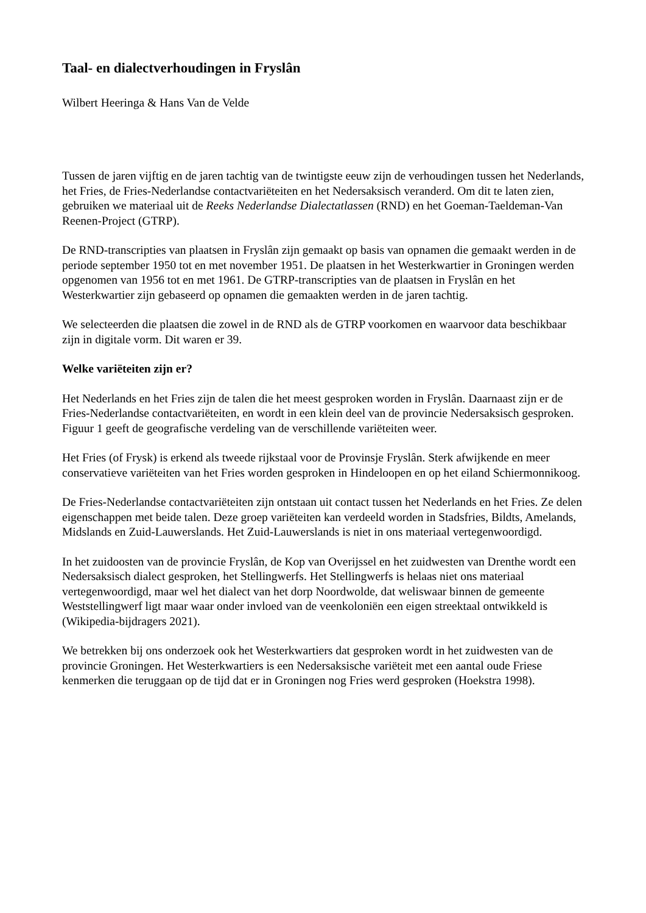Taal- en dialectverhoudingen in Fryslân
Wilbert Heeringa & Hans Van de Velde
Tussen de jaren vijftig en de jaren tachtig van de twintigste eeuw zijn de verhoudingen tussen het Nederlands, het Fries, de Fries-Nederlandse contactvariëteiten en het Nedersaksisch veranderd. Om dit te laten zien, gebruiken we materiaal uit de Reeks Nederlandse Dialectatlassen (RND) en het Goeman-Taeldeman-Van Reenen-Project (GTRP).
De RND-transcripties van plaatsen in Fryslân zijn gemaakt op basis van opnamen die gemaakt werden in de periode september 1950 tot en met november 1951. De plaatsen in het Westerkwartier in Groningen werden opgenomen van 1956 tot en met 1961. De GTRP-transcripties van de plaatsen in Fryslân en het Westerkwartier zijn gebaseerd op opnamen die gemaakten werden in de jaren tachtig.
We selecteerden die plaatsen die zowel in de RND als de GTRP voorkomen en waarvoor data beschikbaar zijn in digitale vorm. Dit waren er 39.
Welke variëteiten zijn er?
Het Nederlands en het Fries zijn de talen die het meest gesproken worden in Fryslân. Daarnaast zijn er de Fries-Nederlandse contactvariëteiten, en wordt in een klein deel van de provincie Nedersaksisch gesproken. Figuur 1 geeft de geografische verdeling van de verschillende variëteiten weer.
Het Fries (of Frysk) is erkend als tweede rijkstaal voor de Provinsje Fryslân. Sterk afwijkende en meer conservatieve variëteiten van het Fries worden gesproken in Hindeloopen en op het eiland Schiermonnikoog.
De Fries-Nederlandse contactvariëteiten zijn ontstaan uit contact tussen het Nederlands en het Fries. Ze delen eigenschappen met beide talen. Deze groep variëteiten kan verdeeld worden in Stadsfries, Bildts, Amelands, Midslands en Zuid-Lauwerslands. Het Zuid-Lauwerslands is niet in ons materiaal vertegenwoordigd.
In het zuidoosten van de provincie Fryslân, de Kop van Overijssel en het zuidwesten van Drenthe wordt een Nedersaksisch dialect gesproken, het Stellingwerfs. Het Stellingwerfs is helaas niet ons materiaal vertegenwoordigd, maar wel het dialect van het dorp Noordwolde, dat weliswaar binnen de gemeente Weststellingwerf ligt maar waar onder invloed van de veenkoloniën een eigen streektaal ontwikkeld is (Wikipedia-bijdragers 2021).
We betrekken bij ons onderzoek ook het Westerkwartiers dat gesproken wordt in het zuidwesten van de provincie Groningen. Het Westerkwartiers is een Nedersaksische variëteit met een aantal oude Friese kenmerken die teruggaan op de tijd dat er in Groningen nog Fries werd gesproken (Hoekstra 1998).